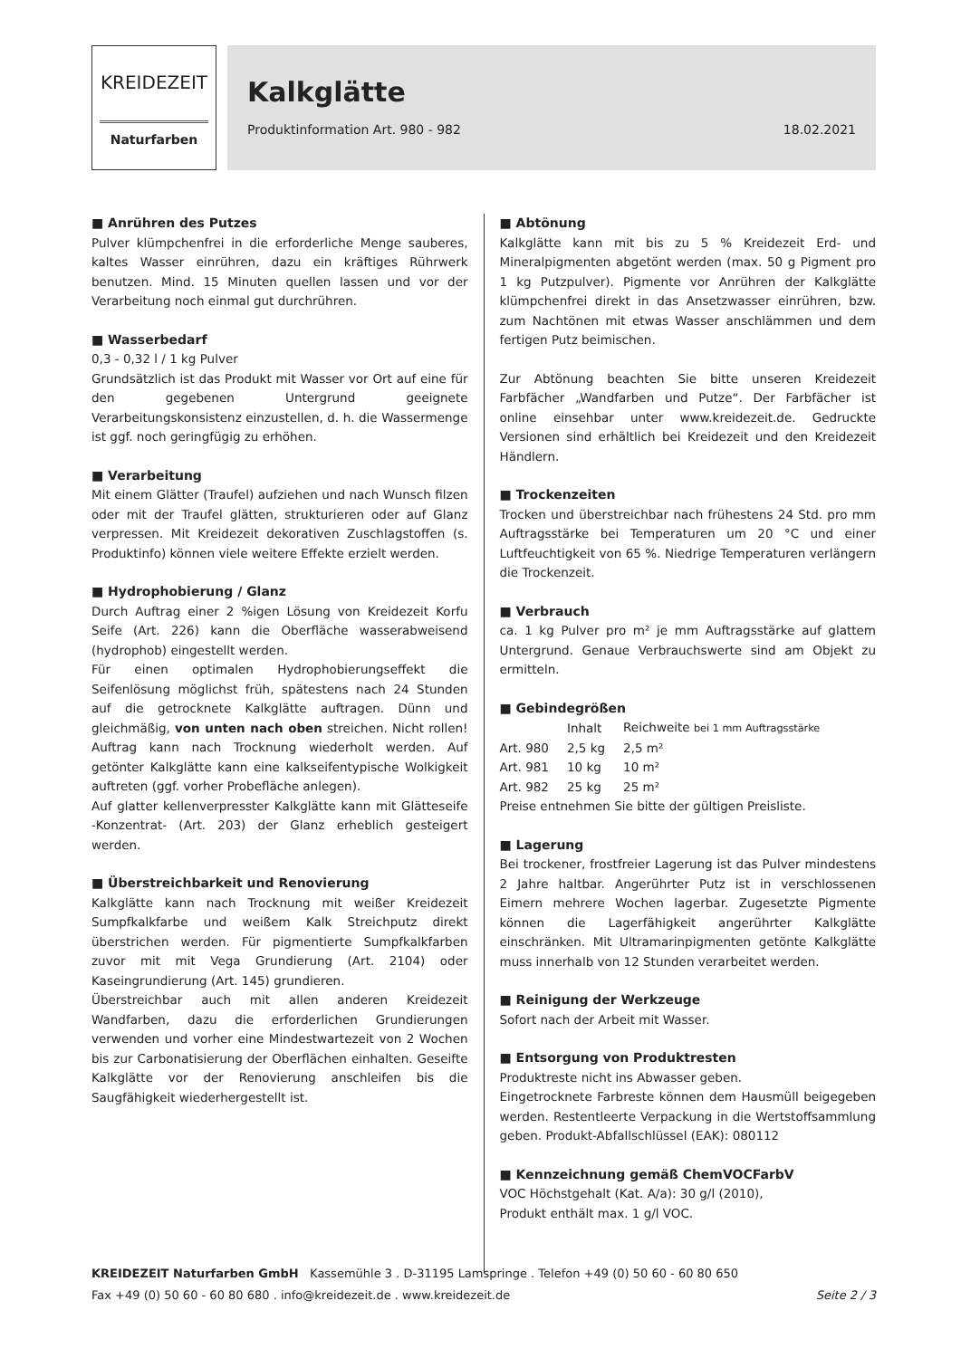KREIDEZEIT
Naturfarben
Kalkglätte
Produktinformation Art. 980 - 982 18.02.2021
■ Anrühren des Putzes
Pulver klümpchenfrei in die erforderliche Menge sauberes, kaltes Wasser einrühren, dazu ein kräftiges Rührwerk benutzen. Mind. 15 Minuten quellen lassen und vor der Verarbeitung noch einmal gut durchrühren.
■ Wasserbedarf
0,3 - 0,32 l / 1 kg Pulver
Grundsätzlich ist das Produkt mit Wasser vor Ort auf eine für den gegebenen Untergrund geeignete Verarbeitungskonsistenz einzustellen, d. h. die Wassermenge ist ggf. noch geringfügig zu erhöhen.
■ Verarbeitung
Mit einem Glätter (Traufel) aufziehen und nach Wunsch filzen oder mit der Traufel glätten, strukturieren oder auf Glanz verpressen. Mit Kreidezeit dekorativen Zuschlagstoffen (s. Produktinfo) können viele weitere Effekte erzielt werden.
■ Hydrophobierung / Glanz
Durch Auftrag einer 2 %igen Lösung von Kreidezeit Korfu Seife (Art. 226) kann die Oberfläche wasserabweisend (hydrophob) eingestellt werden.
Für einen optimalen Hydrophobierungseffekt die Seifenlösung möglichst früh, spätestens nach 24 Stunden auf die getrocknete Kalkglätte auftragen. Dünn und gleichmäßig, von unten nach oben streichen. Nicht rollen! Auftrag kann nach Trocknung wiederholt werden. Auf getönter Kalkglätte kann eine kalkseifentypische Wolkigkeit auftreten (ggf. vorher Probefläche anlegen).
Auf glatter kellenverpresster Kalkglätte kann mit Glätteseife -Konzentrat- (Art. 203) der Glanz erheblich gesteigert werden.
■ Überstreichbarkeit und Renovierung
Kalkglätte kann nach Trocknung mit weißer Kreidezeit Sumpfkalkfarbe und weißem Kalk Streichputz direkt überstrichen werden. Für pigmentierte Sumpfkalkfarben zuvor mit mit Vega Grundierung (Art. 2104) oder Kaseingrundierung (Art. 145) grundieren.
Überstreichbar auch mit allen anderen Kreidezeit Wandfarben, dazu die erforderlichen Grundierungen verwenden und vorher eine Mindestwartezeit von 2 Wochen bis zur Carbonatisierung der Oberflächen einhalten. Geseifte Kalkglätte vor der Renovierung anschleifen bis die Saugfähigkeit wiederhergestellt ist.
■ Abtönung
Kalkglätte kann mit bis zu 5 % Kreidezeit Erd- und Mineralpigmenten abgetönt werden (max. 50 g Pigment pro 1 kg Putzpulver). Pigmente vor Anrühren der Kalkglätte klümpchenfrei direkt in das Ansetzwasser einrühren, bzw. zum Nachtönen mit etwas Wasser anschlämmen und dem fertigen Putz beimischen.
Zur Abtönung beachten Sie bitte unseren Kreidezeit Farbfächer „Wandfarben und Putze“. Der Farbfächer ist online einsehbar unter www.kreidezeit.de. Gedruckte Versionen sind erhältlich bei Kreidezeit und den Kreidezeit Händlern.
■ Trockenzeiten
Trocken und überstreichbar nach frühestens 24 Std. pro mm Auftragsstärke bei Temperaturen um 20 °C und einer Luftfeuchtigkeit von 65 %. Niedrige Temperaturen verlängern die Trockenzeit.
■ Verbrauch
ca. 1 kg Pulver pro m² je mm Auftragsstärke auf glattem Untergrund. Genaue Verbrauchswerte sind am Objekt zu ermitteln.
■ Gebindegrößen
| | Inhalt | Reichweite bei 1 mm Auftragsstärke |
| --- | --- | --- |
| Art. 980 | 2,5 kg | 2,5 m² |
| Art. 981 | 10 kg | 10 m² |
| Art. 982 | 25 kg | 25 m² |
Preise entnehmen Sie bitte der gültigen Preisliste.
■ Lagerung
Bei trockener, frostfreier Lagerung ist das Pulver mindestens 2 Jahre haltbar. Angerührter Putz ist in verschlossenen Eimern mehrere Wochen lagerbar. Zugesetzte Pigmente können die Lagerfähigkeit angerührter Kalkglätte einschränken. Mit Ultramarinpigmenten getönte Kalkglätte muss innerhalb von 12 Stunden verarbeitet werden.
■ Reinigung der Werkzeuge
Sofort nach der Arbeit mit Wasser.
■ Entsorgung von Produktresten
Produktreste nicht ins Abwasser geben.
Eingetrocknete Farbreste können dem Hausmüll beigegeben werden. Restentleerte Verpackung in die Wertstoffsammlung geben. Produkt-Abfallschlüssel (EAK): 080112
■ Kennzeichnung gemäß ChemVOCFarbV
VOC Höchstgehalt (Kat. A/a): 30 g/l (2010),
Produkt enthält max. 1 g/l VOC.
KREIDEZEIT Naturfarben GmbH Kassemühle 3 . D-31195 Lamspringe . Telefon +49 (0) 50 60 - 60 80 650
Fax +49 (0) 50 60 - 60 80 680 . info@kreidezeit.de . www.kreidezeit.de Seite 2 / 3